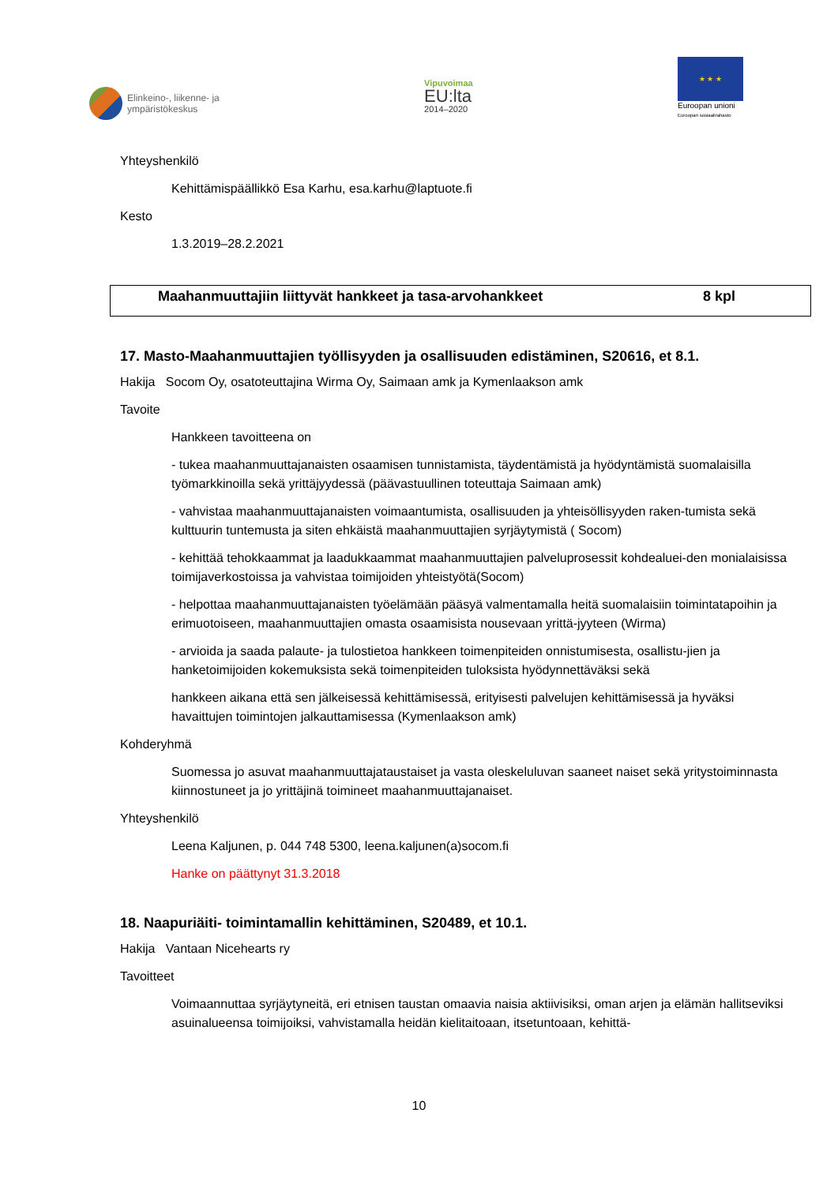Elinkeino-, liikenne- ja
ympäristökeskus
Vipuvoimaa
EU:lta
2014–2020
★ ★ ★
Euroopan unioni
Euroopan sosiaalirahasto
Yhteyshenkilö
Kehittämispäällikkö Esa Karhu, esa.karhu@laptuote.fi
Kesto
1.3.2019–28.2.2021
Maahanmuuttajiin liittyvät hankkeet ja tasa-arvohankkeet 8 kpl
17. Masto-Maahanmuuttajien työllisyyden ja osallisuuden edistäminen, S20616, et 8.1.
Hakija Socom Oy, osatoteuttajina Wirma Oy, Saimaan amk ja Kymenlaakson amk
Tavoite
Hankkeen tavoitteena on
- tukea maahanmuuttajanaisten osaamisen tunnistamista, täydentämistä ja hyödyntämistä suomalaisilla työmarkkinoilla sekä yrittäjyydessä (päävastuullinen toteuttaja Saimaan amk)
- vahvistaa maahanmuuttajanaisten voimaantumista, osallisuuden ja yhteisöllisyyden raken-tumista sekä kulttuurin tuntemusta ja siten ehkäistä maahanmuuttajien syrjäytymistä ( Socom)
- kehittää tehokkaammat ja laadukkaammat maahanmuuttajien palveluprosessit kohdealuei-den monialaisissa toimijaverkostoissa ja vahvistaa toimijoiden yhteistyötä(Socom)
- helpottaa maahanmuuttajanaisten työelämään pääsyä valmentamalla heitä suomalaisiin toimintatapoihin ja erimuotoiseen, maahanmuuttajien omasta osaamisista nousevaan yrittä-jyyteen (Wirma)
- arvioida ja saada palaute- ja tulostietoa hankkeen toimenpiteiden onnistumisesta, osallistu-jien ja hanketoimijoiden kokemuksista sekä toimenpiteiden tuloksista hyödynnettäväksi sekä
hankkeen aikana että sen jälkeisessä kehittämisessä, erityisesti palvelujen kehittämisessä ja hyväksi havaittujen toimintojen jalkauttamisessa (Kymenlaakson amk)
Kohderyhmä
Suomessa jo asuvat maahanmuuttajataustaiset ja vasta oleskeluluvan saaneet naiset sekä yritystoiminnasta kiinnostuneet ja jo yrittäjinä toimineet maahanmuuttajanaiset.
Yhteyshenkilö
Leena Kaljunen, p. 044 748 5300, leena.kaljunen(a)socom.fi
Hanke on päättynyt 31.3.2018
18. Naapuriäiti- toimintamallin kehittäminen, S20489, et 10.1.
Hakija Vantaan Nicehearts ry
Tavoitteet
Voimaannuttaa syrjäytyneitä, eri etnisen taustan omaavia naisia aktiivisiksi, oman arjen ja elämän hallitseviksi asuinalueensa toimijoiksi, vahvistamalla heidän kielitaitoaan, itsetuntoaan, kehittä-
10